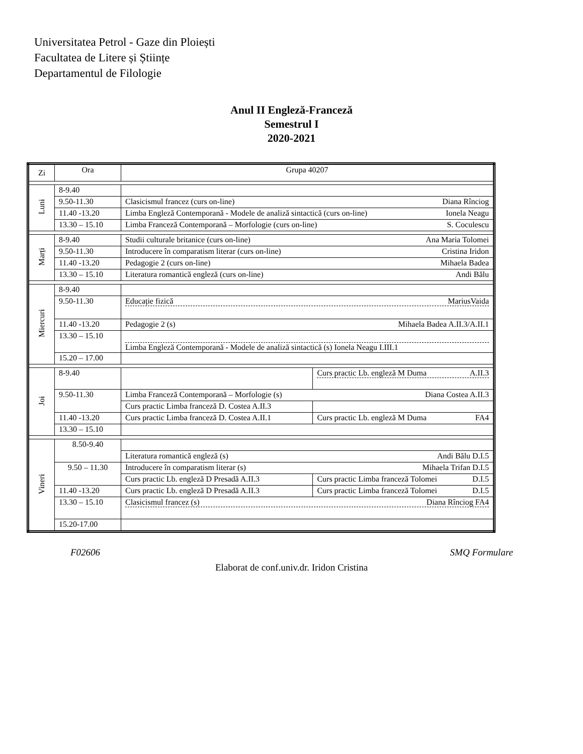Universitatea Petrol - Gaze din Ploiești
Facultatea de Litere și Științe
Departamentul de Filologie
Anul II Engleză-Franceză
Semestrul I
2020-2021
| Zi | Ora | Grupa 40207 | |
| Luni | 8-9.40 | | |
| | 9.50-11.30 | Clasicismul francez (curs on-line) Diana Rînciog | |
| | 11.40 -13.20 | Limba Engleză Contemporană - Modele de analiză sintactică (curs on-line) Ionela Neagu | |
| | 13.30 – 15.10 | Limba Franceză Contemporană – Morfologie (curs on-line) S. Coculescu | |
| Marți | 8-9.40 | Studii culturale britanice (curs on-line) Ana Maria Tolomei | |
| | 9.50-11.30 | Introducere în comparatism literar (curs on-line) Cristina Iridon | |
| | 11.40 -13.20 | Pedagogie 2 (curs on-line) Mihaela Badea | |
| | 13.30 – 15.10 | Literatura romantică engleză (curs on-line) Andi Bălu | |
| Miercuri | 8-9.40 | | |
| | 9.50-11.30 | Educație fizică MariusVaida | |
| | 11.40 -13.20 | Pedagogie 2 (s) Mihaela Badea A.II.3/A.II.1 | |
| | 13.30 – 15.10 | Limba Engleză Contemporană - Modele de analiză sintactică (s) Ionela Neagu I.III.1 | |
| | 15.20 – 17.00 | | |
| Joi | 8-9.40 | | Curs practic Lb. engleză M Duma A.II.3 |
| | 9.50-11.30 | Limba Franceză Contemporană – Morfologie (s) Diana Costea A.II.3 | |
| | | Curs practic Limba franceză D. Costea A.II.3 | |
| | 11.40 -13.20 | Curs practic Limba franceză D. Costea A.II.1 | Curs practic Lb. engleză M Duma FA4 |
| | 13.30 – 15.10 | | |
| Vineri | 8.50-9.40 | | |
| | | Literatura romantică engleză (s) Andi Bălu D.I.5 | |
| | 9.50 – 11.30 | Introducere în comparatism literar (s) Mihaela Trifan D.I.5 | |
| | | Curs practic Lb. engleză D Presadă A.II.3 | Curs practic Limba franceză Tolomei D.I.5 |
| | 11.40 -13.20 | Curs practic Lb. engleză D Presadă A.II.3 | Curs practic Limba franceză Tolomei D.I.5 |
| | 13.30 – 15.10 | Clasicismul francez (s) Diana Rînciog FA4 | |
| | 15.20-17.00 | | |
F02606 SMQ Formulare
Elaborat de conf.univ.dr. Iridon Cristina